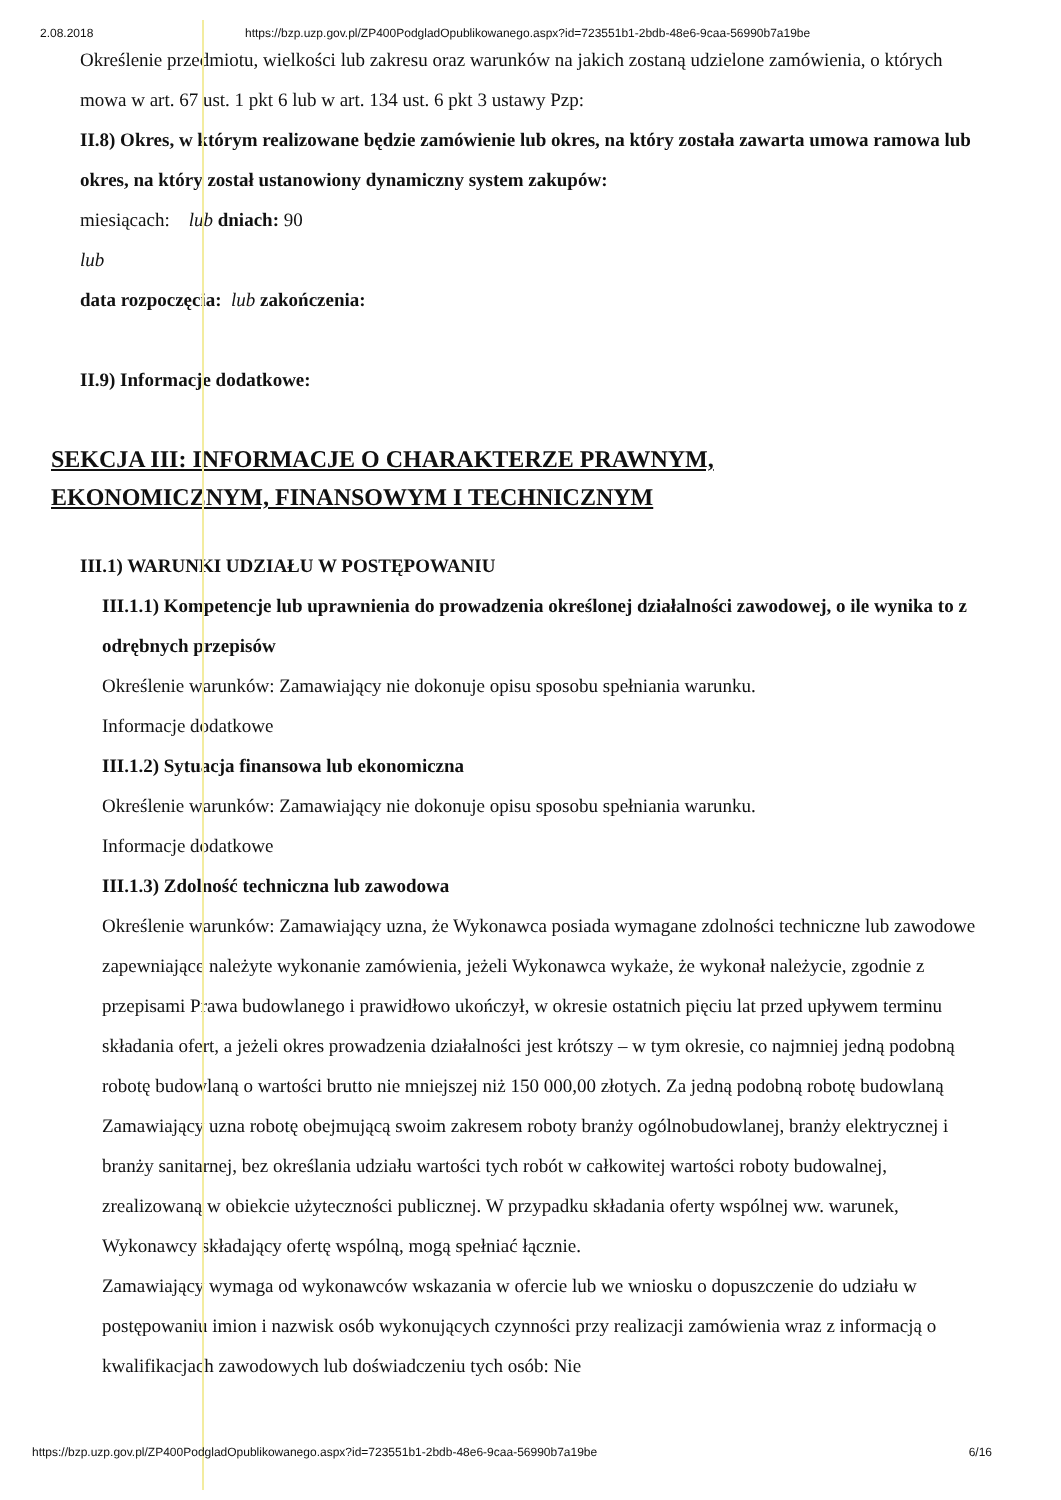2.08.2018 https://bzp.uzp.gov.pl/ZP400PodgladOpublikowanego.aspx?id=723551b1-2bdb-48e6-9caa-56990b7a19be
Określenie przedmiotu, wielkości lub zakresu oraz warunków na jakich zostaną udzielone zamówienia, o których mowa w art. 67 ust. 1 pkt 6 lub w art. 134 ust. 6 pkt 3 ustawy Pzp:
II.8) Okres, w którym realizowane będzie zamówienie lub okres, na który została zawarta umowa ramowa lub okres, na który został ustanowiony dynamiczny system zakupów:
miesiącach: lub dniach: 90
lub
data rozpoczęcia: lub zakończenia:
II.9) Informacje dodatkowe:
SEKCJA III: INFORMACJE O CHARAKTERZE PRAWNYM,
EKONOMICZNYM, FINANSOWYM I TECHNICZNYM
III.1) WARUNKI UDZIAŁU W POSTĘPOWANIU
III.1.1) Kompetencje lub uprawnienia do prowadzenia określonej działalności zawodowej, o ile wynika to z odrębnych przepisów
Określenie warunków: Zamawiający nie dokonuje opisu sposobu spełniania warunku.
Informacje dodatkowe
III.1.2) Sytuacja finansowa lub ekonomiczna
Określenie warunków: Zamawiający nie dokonuje opisu sposobu spełniania warunku.
Informacje dodatkowe
III.1.3) Zdolność techniczna lub zawodowa
Określenie warunków: Zamawiający uzna, że Wykonawca posiada wymagane zdolności techniczne lub zawodowe zapewniające należyte wykonanie zamówienia, jeżeli Wykonawca wykaże, że wykonał należycie, zgodnie z przepisami Prawa budowlanego i prawidłowo ukończył, w okresie ostatnich pięciu lat przed upływem terminu składania ofert, a jeżeli okres prowadzenia działalności jest krótszy – w tym okresie, co najmniej jedną podobną robotę budowlaną o wartości brutto nie mniejszej niż 150 000,00 złotych. Za jedną podobną robotę budowlaną Zamawiający uzna robotę obejmującą swoim zakresem roboty branży ogólnobudowlanej, branży elektrycznej i branży sanitarnej, bez określania udziału wartości tych robót w całkowitej wartości roboty budowalnej, zrealizowaną w obiekcie użyteczności publicznej. W przypadku składania oferty wspólnej ww. warunek, Wykonawcy składający ofertę wspólną, mogą spełniać łącznie.
Zamawiający wymaga od wykonawców wskazania w ofercie lub we wniosku o dopuszczenie do udziału w postępowaniu imion i nazwisk osób wykonujących czynności przy realizacji zamówienia wraz z informacją o kwalifikacjach zawodowych lub doświadczeniu tych osób: Nie
https://bzp.uzp.gov.pl/ZP400PodgladOpublikowanego.aspx?id=723551b1-2bdb-48e6-9caa-56990b7a19be 6/16